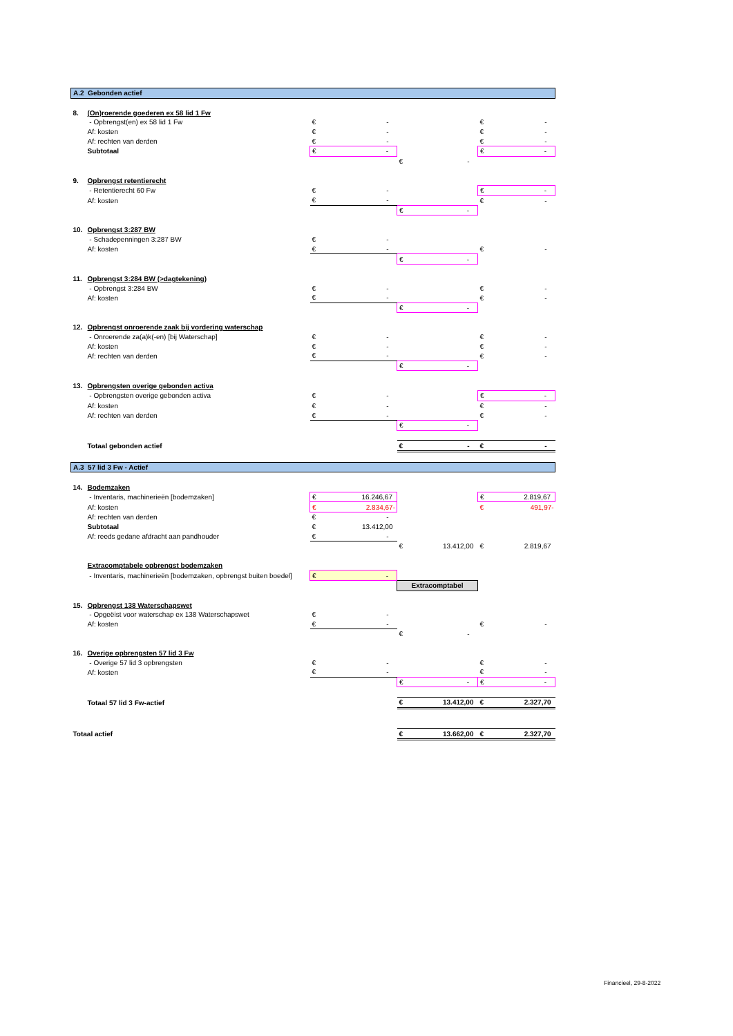| A.2 Gebonden actief | | | | | | | |
| 8. | (On)roerende goederen ex 58 lid 1 Fw | | | | | | |
| | - Opbrengst(en) ex 58 lid 1 Fw | € | - | | | € | - |
| | Af: kosten | € | - | | | € | - |
| | Af: rechten van derden | € | - | | | € | - |
| | Subtotaal | € | - | | | € | - |
| | | | | € | - | | |
| 9. | Opbrengst retentierecht | | | | | | |
| | - Retentierecht 60 Fw | € | - | | | € | - |
| | Af: kosten | € | - | | | € | - |
| | | | | € | - | | |
| 10. | Opbrengst 3:287 BW | | | | | | |
| | - Schadepenningen 3:287 BW | € | - | | | | |
| | Af: kosten | € | - | | | € | - |
| | | | | € | - | | |
| 11. | Opbrengst 3:284 BW (>dagtekening) | | | | | | |
| | - Opbrengst 3:284 BW | € | - | | | € | - |
| | Af: kosten | € | - | | | € | - |
| | | | | € | - | | |
| 12. | Opbrengst onroerende zaak bij vordering waterschap | | | | | | |
| | - Onroerende za(a)k(-en) [bij Waterschap] | € | - | | | € | - |
| | Af: kosten | € | - | | | € | - |
| | Af: rechten van derden | € | - | | | € | - |
| | | | | € | - | | |
| 13. | Opbrengsten overige gebonden activa | | | | | | |
| | - Opbrengsten overige gebonden activa | € | - | | | € | - |
| | Af: kosten | € | - | | | € | - |
| | Af: rechten van derden | € | - | | | € | - |
| | | | | € | - | | |
| | Totaal gebonden actief | | | € | - | € | - |
| A.3 57 lid 3 Fw - Actief | | | | | | | |
| 14. | Bodemzaken | | | | | | |
| | - Inventaris, machinerieën [bodemzaken] | € | 16.246,67 | | | € | 2.819,67 |
| | Af: kosten | € | 2.834,67- | | | € | 491,97- |
| | Af: rechten van derden | € | - | | | | |
| | Subtotaal | € | 13.412,00 | | | | |
| | Af: reeds gedane afdracht aan pandhouder | € | - | | | | |
| | | | | € | 13.412,00 | € | 2.819,67 |
| | Extracomptabele opbrengst bodemzaken | | | | | | |
| | - Inventaris, machinerieën [bodemzaken, opbrengst buiten boedel] | € | - | | | | |
| | | | | Extracomptabel | | | |
| 15. | Opbrengst 138 Waterschapswet | | | | | | |
| | - Opgeëist voor waterschap ex 138 Waterschapswet | € | - | | | | |
| | Af: kosten | € | - | | | € | - |
| | | | | € | - | | |
| 16. | Overige opbrengsten 57 lid 3 Fw | | | | | | |
| | - Overige 57 lid 3 opbrengsten | € | - | | | € | - |
| | Af: kosten | € | - | | | € | - |
| | | | | € | - | € | - |
| | Totaal 57 lid 3 Fw-actief | | | € | 13.412,00 | € | 2.327,70 |
| Totaal actief | | | | € | 13.662,00 | € | 2.327,70 |
Financieel, 29-8-2022